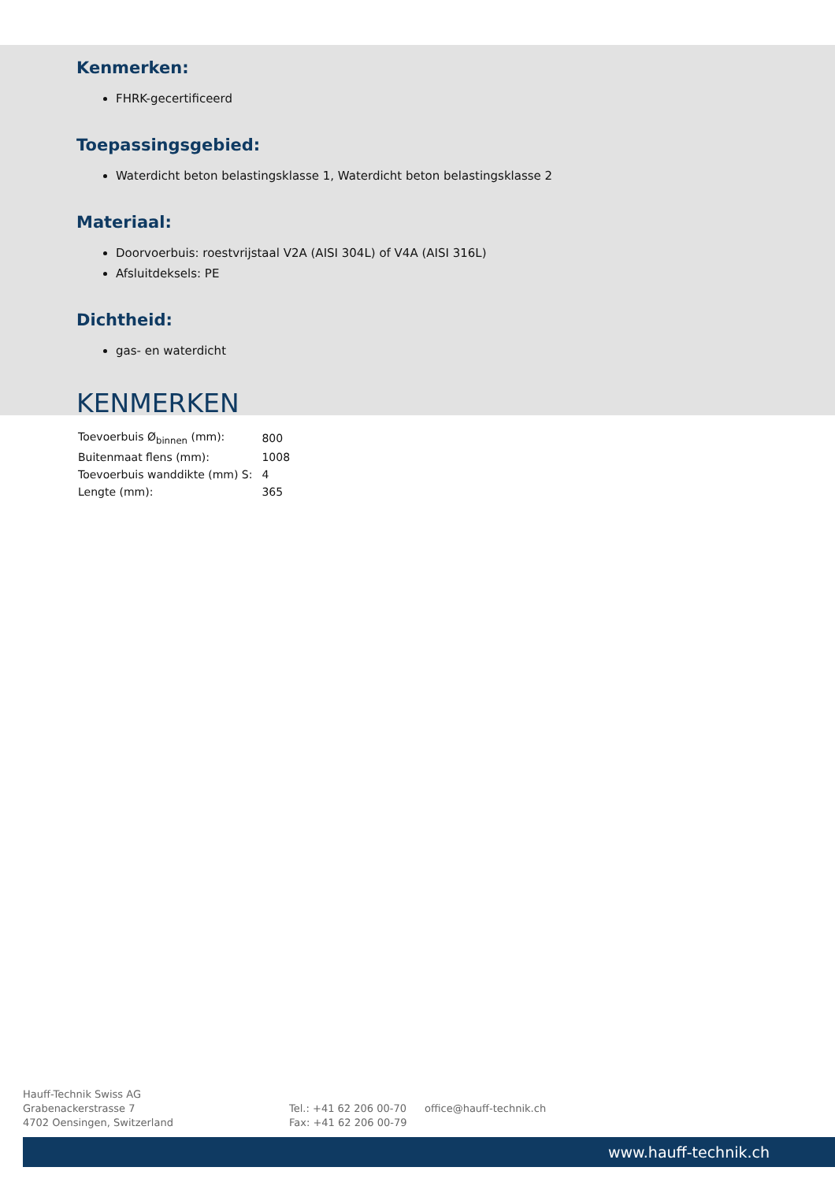Kenmerken:
FHRK-gecertificeerd
Toepassingsgebied:
Waterdicht beton belastingsklasse 1, Waterdicht beton belastingsklasse 2
Materiaal:
Doorvoerbuis: roestvrijstaal V2A (AISI 304L) of V4A (AISI 316L)
Afsluitdeksels: PE
Dichtheid:
gas- en waterdicht
KENMERKEN
| Toevoerbuis Ø<sub>binnen</sub> (mm): | 800 |
| Buitenmaat flens (mm): | 1008 |
| Toevoerbuis wanddikte (mm) S: | 4 |
| Lengte (mm): | 365 |
Hauff-Technik Swiss AG
Grabenackerstrasse 7
4702 Oensingen, Switzerland
Tel.: +41 62 206 00-70
Fax: +41 62 206 00-79
office@hauff-technik.ch
www.hauff-technik.ch